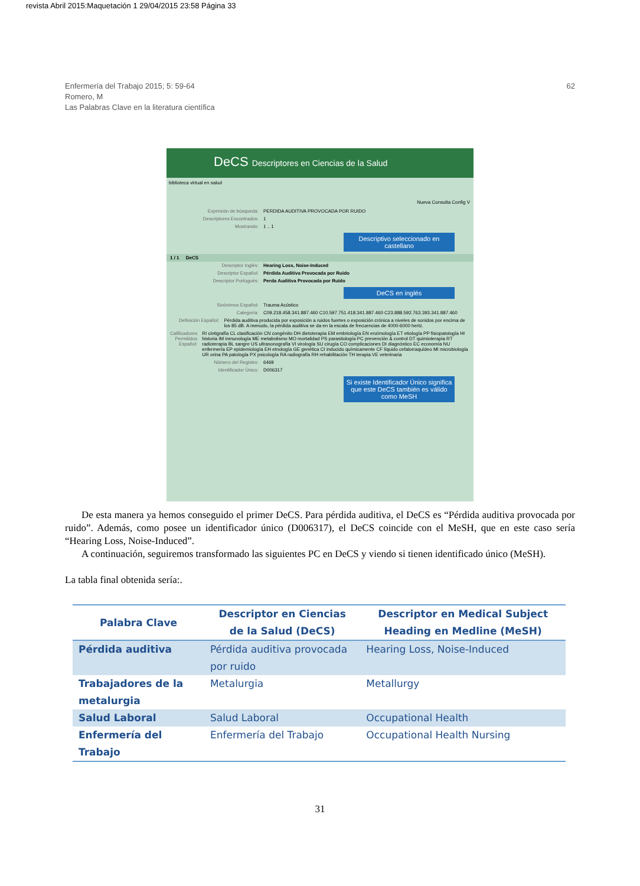revista Abril 2015:Maquetación 1 29/04/2015 23:58 Página 33
Enfermería del Trabajo 2015; 5: 59-64
Romero, M
Las Palabras Clave en la literatura científica
62
DeCS Descriptores en Ciencias de la Salud
biblioteca virtual en salud
Nueva Consulta Config V
Expresión de búsqueda:
PERDIDA AUDITIVA PROVOCADA POR RUIDO
Descriptores Encontrados:
1
Mostrando:
1 .. 1
Descriptivo seleccionado en castellano
1 / 1 DeCS
Descriptor Inglés: Hearing Loss, Noise-Induced
Descriptor Español: Pérdida Auditiva Provocada por Ruido
Descriptor Portugués: Perda Auditiva Provocada por Ruído
DeCS en inglés
Sinónimos Español:
Trauma Acústico
Categoría:
C09.218.458.341.887.460 C10.597.751.418.341.887.460 C23.888.592.763.393.341.887.460
Definición Español: Pérdida auditiva producida por exposición a ruidos fuertes o exposición crónica a niveles de sonidos por encima de los 85 dB. A menudo, la pérdida auditiva se da en la escala de frecuencias de 4000-6000 hertz.
Calificadores Permitidos Español:
RI cintigrafía CL clasificación CN congénito DH dietoterapia EM embriología EN enzimología ET etiología PP fisiopatología HI historia IM inmunología ME metabolismo MO mortalidad PS parasitología PC prevención & control DT quimioterapia RT radioterapia BL sangre US ultrasonografía VI virología SU cirugía CO complicaciones DI diagnóstico EC economía NU enfermería EP epidemiología EH etnología GE genética CI inducido químicamente CF líquido cefalorraquídeo MI microbiología UR orina PA patología PX psicología RA radiografía RH rehabilitación TH terapia VE veterinaria
Número del Registro:
6469
Identificador Único:
D006317
Si existe Identificador Único significa que este DeCS también es válido como MeSH
De esta manera ya hemos conseguido el primer DeCS. Para pérdida auditiva, el DeCS es “Pérdida auditiva provocada por ruido”. Además, como posee un identificador único (D006317), el DeCS coincide con el MeSH, que en este caso sería “Hearing Loss, Noise-Induced”.
A continuación, seguiremos transformado las siguientes PC en DeCS y viendo si tienen identificado único (MeSH).
La tabla final obtenida sería:.
| Palabra Clave | Descriptor en Ciencias de la Salud (DeCS) | Descriptor en Medical Subject Heading en Medline (MeSH) |
| --- | --- | --- |
| Pérdida auditiva | Pérdida auditiva provocada por ruido | Hearing Loss, Noise-Induced |
| Trabajadores de la metalurgia | Metalurgia | Metallurgy |
| Salud Laboral | Salud Laboral | Occupational Health |
| Enfermería del Trabajo | Enfermería del Trabajo | Occupational Health Nursing |
31